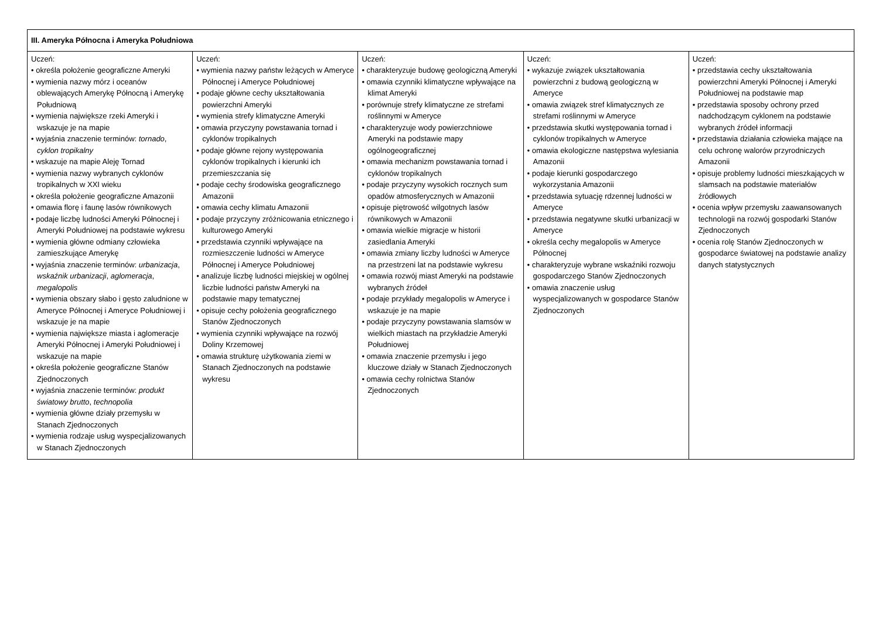| III. Ameryka Północna i Ameryka Południowa | | | | |
| --- | --- | --- | --- | --- |
| Uczeń: • określa położenie geograficzne Ameryki • wymienia nazwy mórz i oceanów oblewających Amerykę Północną i Amerykę Południową • wymienia największe rzeki Ameryki i wskazuje je na mapie • wyjaśnia znaczenie terminów: tornado , cyklon tropikalny • wskazuje na mapie Aleję Tornad • wymienia nazwy wybranych cyklonów tropikalnych w XXI wieku • określa położenie geograficzne Amazonii • omawia florę i faunę lasów równikowych • podaje liczbę ludności Ameryki Północnej i Ameryki Południowej na podstawie wykresu • wymienia główne odmiany człowieka zamieszkujące Amerykę • wyjaśnia znaczenie terminów: urbanizacja , wskaźnik urbanizacji , aglomeracja , megalopolis • wymienia obszary słabo i gęsto zaludnione w Ameryce Północnej i Ameryce Południowej i wskazuje je na mapie • wymienia największe miasta i aglomeracje Ameryki Północnej i Ameryki Południowej i wskazuje na mapie • określa położenie geograficzne Stanów Zjednoczonych • wyjaśnia znaczenie terminów: produkt światowy brutto , technopolia • wymienia główne działy przemysłu w Stanach Zjednoczonych • wymienia rodzaje usług wyspecjalizowanych w Stanach Zjednoczonych | Uczeń: • wymienia nazwy państw leżących w Ameryce Północnej i Ameryce Południowej • podaje główne cechy ukształtowania powierzchni Ameryki • wymienia strefy klimatyczne Ameryki • omawia przyczyny powstawania tornad i cyklonów tropikalnych • podaje główne rejony występowania cyklonów tropikalnych i kierunki ich przemieszczania się • podaje cechy środowiska geograficznego Amazonii • omawia cechy klimatu Amazonii • podaje przyczyny zróżnicowania etnicznego i kulturowego Ameryki • przedstawia czynniki wpływające na rozmieszczenie ludności w Ameryce Północnej i Ameryce Południowej • analizuje liczbę ludności miejskiej w ogólnej liczbie ludności państw Ameryki na podstawie mapy tematycznej • opisuje cechy położenia geograficznego Stanów Zjednoczonych • wymienia czynniki wpływające na rozwój Doliny Krzemowej • omawia strukturę użytkowania ziemi w Stanach Zjednoczonych na podstawie wykresu | Uczeń: • charakteryzuje budowę geologiczną Ameryki • omawia czynniki klimatyczne wpływające na klimat Ameryki • porównuje strefy klimatyczne ze strefami roślinnymi w Ameryce • charakteryzuje wody powierzchniowe Ameryki na podstawie mapy ogólnogeograficznej • omawia mechanizm powstawania tornad i cyklonów tropikalnych • podaje przyczyny wysokich rocznych sum opadów atmosferycznych w Amazonii • opisuje piętrowość wilgotnych lasów równikowych w Amazonii • omawia wielkie migracje w historii zasiedlania Ameryki • omawia zmiany liczby ludności w Ameryce na przestrzeni lat na podstawie wykresu • omawia rozwój miast Ameryki na podstawie wybranych źródeł • podaje przykłady megalopolis w Ameryce i wskazuje je na mapie • podaje przyczyny powstawania slamsów w wielkich miastach na przykładzie Ameryki Południowej • omawia znaczenie przemysłu i jego kluczowe działy w Stanach Zjednoczonych • omawia cechy rolnictwa Stanów Zjednoczonych | Uczeń: • wykazuje związek ukształtowania powierzchni z budową geologiczną w Ameryce • omawia związek stref klimatycznych ze strefami roślinnymi w Ameryce • przedstawia skutki występowania tornad i cyklonów tropikalnych w Ameryce • omawia ekologiczne następstwa wylesiania Amazonii • podaje kierunki gospodarczego wykorzystania Amazonii • przedstawia sytuację rdzennej ludności w Ameryce • przedstawia negatywne skutki urbanizacji w Ameryce • określa cechy megalopolis w Ameryce Północnej • charakteryzuje wybrane wskaźniki rozwoju gospodarczego Stanów Zjednoczonych • omawia znaczenie usług wyspecjalizowanych w gospodarce Stanów Zjednoczonych | Uczeń: • przedstawia cechy ukształtowania powierzchni Ameryki Północnej i Ameryki Południowej na podstawie map • przedstawia sposoby ochrony przed nadchodzącym cyklonem na podstawie wybranych źródeł informacji • przedstawia działania człowieka mające na celu ochronę walorów przyrodniczych Amazonii • opisuje problemy ludności mieszkających w slamsach na podstawie materiałów źródłowych • ocenia wpływ przemysłu zaawansowanych technologii na rozwój gospodarki Stanów Zjednoczonych • ocenia rolę Stanów Zjednoczonych w gospodarce światowej na podstawie analizy danych statystycznych |